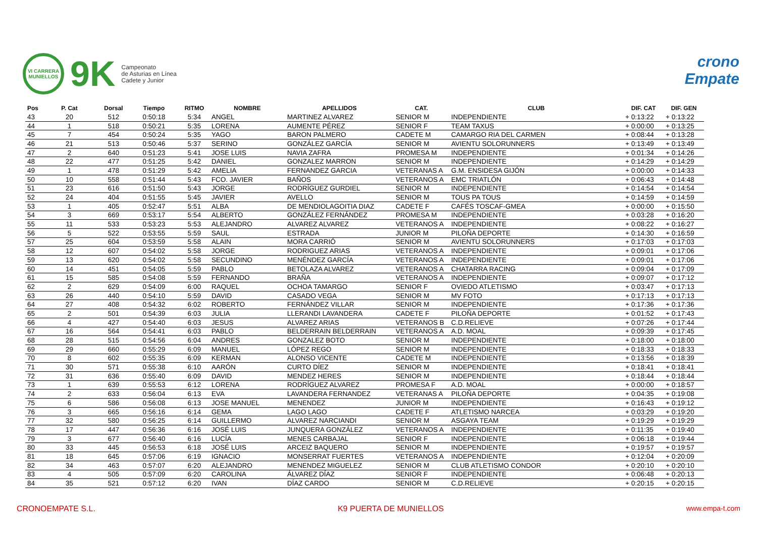VI CARRERA
MUNIELLOS
9K
Campeonato
de Asturias en Línea
Cadete y Junior
crono
Empate
| Pos | P. Cat | Dorsal | Tiempo | RITMO | NOMBRE | APELLIDOS | CAT. | CLUB | DIF. CAT | DIF. GEN |
| --- | --- | --- | --- | --- | --- | --- | --- | --- | --- | --- |
| 43 | 20 | 512 | 0:50:18 | 5:34 | ANGEL | MARTINEZ ALVAREZ | SENIOR M | INDEPENDIENTE | + 0:13:22 | + 0:13:22 |
| 44 | 1 | 518 | 0:50:21 | 5:35 | LORENA | AUMENTE PÉREZ | SENIOR F | TEAM TAXUS | + 0:00:00 | + 0:13:25 |
| 45 | 7 | 454 | 0:50:24 | 5:35 | YAGO | BARON PALMERO | CADETE M | CAMARGO RIA DEL CARMEN | + 0:08:44 | + 0:13:28 |
| 46 | 21 | 513 | 0:50:46 | 5:37 | SERINO | GONZÁLEZ GARCÍA | SENIOR M | AVIENTU SOLORUNNERS | + 0:13:49 | + 0:13:49 |
| 47 | 2 | 640 | 0:51:23 | 5:41 | JOSE LUIS | NAVIA ZAFRA | PROMESA M | INDEPENDIENTE | + 0:01:34 | + 0:14:26 |
| 48 | 22 | 477 | 0:51:25 | 5:42 | DANIEL | GONZALEZ MARRON | SENIOR M | INDEPENDIENTE | + 0:14:29 | + 0:14:29 |
| 49 | 1 | 478 | 0:51:29 | 5:42 | AMELIA | FERNANDEZ GARCIA | VETERANAS A | G.M. ENSIDESA GIJÓN | + 0:00:00 | + 0:14:33 |
| 50 | 10 | 558 | 0:51:44 | 5:43 | FCO. JAVIER | BAÑOS | VETERANOS A | EMC TRIATLÓN | + 0:06:43 | + 0:14:48 |
| 51 | 23 | 616 | 0:51:50 | 5:43 | JORGE | RODRÍGUEZ GURDIEL | SENIOR M | INDEPENDIENTE | + 0:14:54 | + 0:14:54 |
| 52 | 24 | 404 | 0:51:55 | 5:45 | JAVIER | AVELLO | SENIOR M | TOUS PA TOUS | + 0:14:59 | + 0:14:59 |
| 53 | 1 | 405 | 0:52:47 | 5:51 | ALBA | DE MENDIOLAGOITIA DIAZ | CADETE F | CAFÉS TOSCAF-GMEA | + 0:00:00 | + 0:15:50 |
| 54 | 3 | 669 | 0:53:17 | 5:54 | ALBERTO | GONZÁLEZ FERNÁNDEZ | PROMESA M | INDEPENDIENTE | + 0:03:28 | + 0:16:20 |
| 55 | 11 | 533 | 0:53:23 | 5:53 | ALEJANDRO | ALVAREZ ALVAREZ | VETERANOS A | INDEPENDIENTE | + 0:08:22 | + 0:16:27 |
| 56 | 5 | 522 | 0:53:55 | 5:59 | SAUL | ESTRADA | JUNIOR M | PILOÑA DEPORTE | + 0:14:30 | + 0:16:59 |
| 57 | 25 | 604 | 0:53:59 | 5:58 | ALAIN | MORA CARRIÓ | SENIOR M | AVIENTU SOLORUNNERS | + 0:17:03 | + 0:17:03 |
| 58 | 12 | 607 | 0:54:02 | 5:58 | JORGE | RODRIGUEZ ARIAS | VETERANOS A | INDEPENDIENTE | + 0:09:01 | + 0:17:06 |
| 59 | 13 | 620 | 0:54:02 | 5:58 | SECUNDINO | MENÉNDEZ GARCÍA | VETERANOS A | INDEPENDIENTE | + 0:09:01 | + 0:17:06 |
| 60 | 14 | 451 | 0:54:05 | 5:59 | PABLO | BETOLAZA ALVAREZ | VETERANOS A | CHATARRA RACING | + 0:09:04 | + 0:17:09 |
| 61 | 15 | 585 | 0:54:08 | 5:59 | FERNANDO | BRAÑA | VETERANOS A | INDEPENDIENTE | + 0:09:07 | + 0:17:12 |
| 62 | 2 | 629 | 0:54:09 | 6:00 | RAQUEL | OCHOA TAMARGO | SENIOR F | OVIEDO ATLETISMO | + 0:03:47 | + 0:17:13 |
| 63 | 26 | 440 | 0:54:10 | 5:59 | DAVID | CASADO VEGA | SENIOR M | MV FOTO | + 0:17:13 | + 0:17:13 |
| 64 | 27 | 408 | 0:54:32 | 6:02 | ROBERTO | FERNÁNDEZ VILLAR | SENIOR M | INDEPENDIENTE | + 0:17:36 | + 0:17:36 |
| 65 | 2 | 501 | 0:54:39 | 6:03 | JULIA | LLERANDI LAVANDERA | CADETE F | PILOÑA DEPORTE | + 0:01:52 | + 0:17:43 |
| 66 | 4 | 427 | 0:54:40 | 6:03 | JESUS | ALVAREZ ARIAS | VETERANOS B | C.D.RELIEVE | + 0:07:26 | + 0:17:44 |
| 67 | 16 | 564 | 0:54:41 | 6:03 | PABLO | BELDERRAIN BELDERRAIN | VETERANOS A | A.D. MOAL | + 0:09:39 | + 0:17:45 |
| 68 | 28 | 515 | 0:54:56 | 6:04 | ANDRES | GONZALEZ BOTO | SENIOR M | INDEPENDIENTE | + 0:18:00 | + 0:18:00 |
| 69 | 29 | 660 | 0:55:29 | 6:09 | MANUEL | LÓPEZ REGO | SENIOR M | INDEPENDIENTE | + 0:18:33 | + 0:18:33 |
| 70 | 8 | 602 | 0:55:35 | 6:09 | KERMAN | ALONSO VICENTE | CADETE M | INDEPENDIENTE | + 0:13:56 | + 0:18:39 |
| 71 | 30 | 571 | 0:55:38 | 6:10 | AARÓN | CURTO DÍEZ | SENIOR M | INDEPENDIENTE | + 0:18:41 | + 0:18:41 |
| 72 | 31 | 636 | 0:55:40 | 6:09 | DAVID | MENDEZ HERES | SENIOR M | INDEPENDIENTE | + 0:18:44 | + 0:18:44 |
| 73 | 1 | 639 | 0:55:53 | 6:12 | LORENA | RODRÍGUEZ ALVAREZ | PROMESA F | A.D. MOAL | + 0:00:00 | + 0:18:57 |
| 74 | 2 | 633 | 0:56:04 | 6:13 | EVA | LAVANDERA FERNANDEZ | VETERANAS A | PILOÑA DEPORTE | + 0:04:35 | + 0:19:08 |
| 75 | 6 | 586 | 0:56:08 | 6:13 | JOSE MANUEL | MENENDEZ | JUNIOR M | INDEPENDIENTE | + 0:16:43 | + 0:19:12 |
| 76 | 3 | 665 | 0:56:16 | 6:14 | GEMA | LAGO LAGO | CADETE F | ATLETISMO NARCEA | + 0:03:29 | + 0:19:20 |
| 77 | 32 | 580 | 0:56:25 | 6:14 | GUILLERMO | ALVAREZ NARCIANDI | SENIOR M | ASGAYA TEAM | + 0:19:29 | + 0:19:29 |
| 78 | 17 | 447 | 0:56:36 | 6:16 | JOSÉ LUIS | JUNQUERA GONZÁLEZ | VETERANOS A | INDEPENDIENTE | + 0:11:35 | + 0:19:40 |
| 79 | 3 | 677 | 0:56:40 | 6:16 | LUCÍA | MENES CARBAJAL | SENIOR F | INDEPENDIENTE | + 0:06:18 | + 0:19:44 |
| 80 | 33 | 445 | 0:56:53 | 6:18 | JOSÉ LUIS | ARCEIZ BAQUERO | SENIOR M | INDEPENDIENTE | + 0:19:57 | + 0:19:57 |
| 81 | 18 | 645 | 0:57:06 | 6:19 | IGNACIO | MONSERRAT FUERTES | VETERANOS A | INDEPENDIENTE | + 0:12:04 | + 0:20:09 |
| 82 | 34 | 463 | 0:57:07 | 6:20 | ALEJANDRO | MENENDEZ MIGUELEZ | SENIOR M | CLUB ATLETISMO CONDOR | + 0:20:10 | + 0:20:10 |
| 83 | 4 | 505 | 0:57:09 | 6:20 | CAROLINA | ÁLVAREZ DÍAZ | SENIOR F | INDEPENDIENTE | + 0:06:48 | + 0:20:13 |
| 84 | 35 | 521 | 0:57:12 | 6:20 | IVAN | DÍAZ CARDO | SENIOR M | C.D.RELIEVE | + 0:20:15 | + 0:20:15 |
CRONOEMPATE S.L. K9 PUERTA DE MUNIELLOS www.empa-t.com